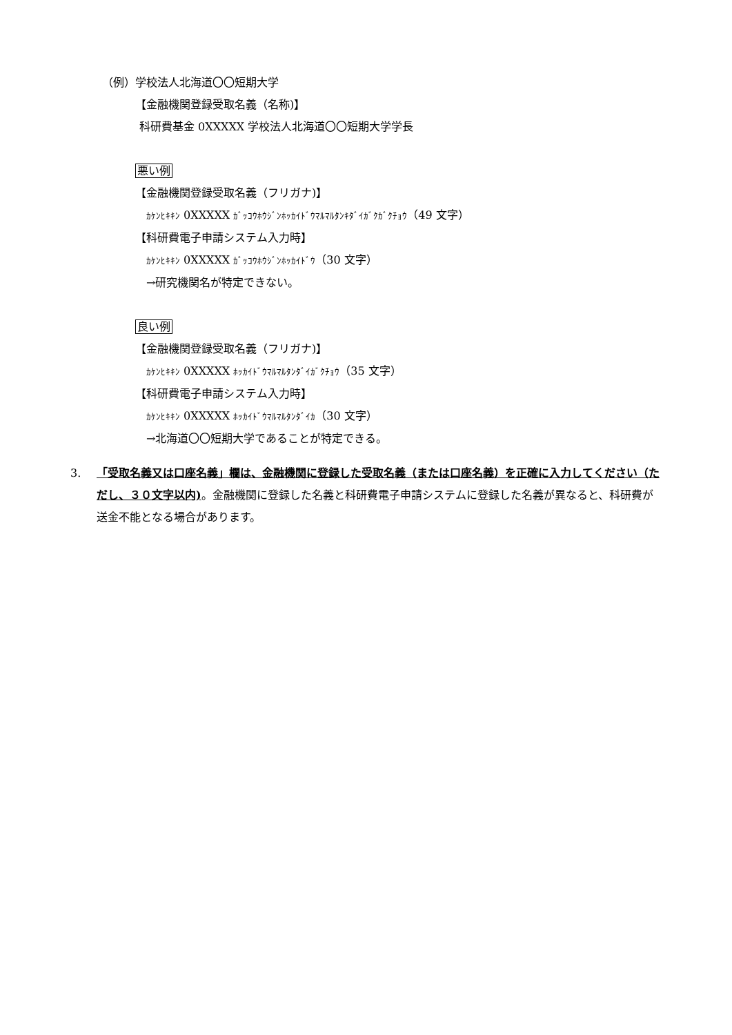（例）学校法人北海道〇〇短期大学
【金融機関登録受取名義（名称)】
科研費基金 0XXXXX 学校法人北海道〇〇短期大学学長
悪い例
【金融機関登録受取名義（フリガナ)】
ｶｹﾝﾋｷｷﾝ 0XXXXX ｶﾞｯｺｳﾎｳｼﾞﾝﾎｯｶｲﾄﾞｳﾏﾙﾏﾙﾀﾝｷﾀﾞｲｶﾞｸｶﾞｸﾁｮｳ（49 文字）
【科研費電子申請システム入力時】
ｶｹﾝﾋｷｷﾝ 0XXXXX ｶﾞｯｺｳﾎｳｼﾞﾝﾎｯｶｲﾄﾞｳ（30 文字）
→研究機関名が特定できない。
良い例
【金融機関登録受取名義（フリガナ)】
ｶｹﾝﾋｷｷﾝ 0XXXXX ﾎｯｶｲﾄﾞｳﾏﾙﾏﾙﾀﾝﾀﾞｲｶﾞｸﾁｮｳ（35 文字）
【科研費電子申請システム入力時】
ｶｹﾝﾋｷｷﾝ 0XXXXX ﾎｯｶｲﾄﾞｳﾏﾙﾏﾙﾀﾝﾀﾞｲｶ（30 文字）
→北海道〇〇短期大学であることが特定できる。
3. 「受取名義又は口座名義」欄は、金融機関に登録した受取名義（または口座名義）を正確に入力してください（ただし、３０文字以内)。金融機関に登録した名義と科研費電子申請システムに登録した名義が異なると、科研費が送金不能となる場合があります。